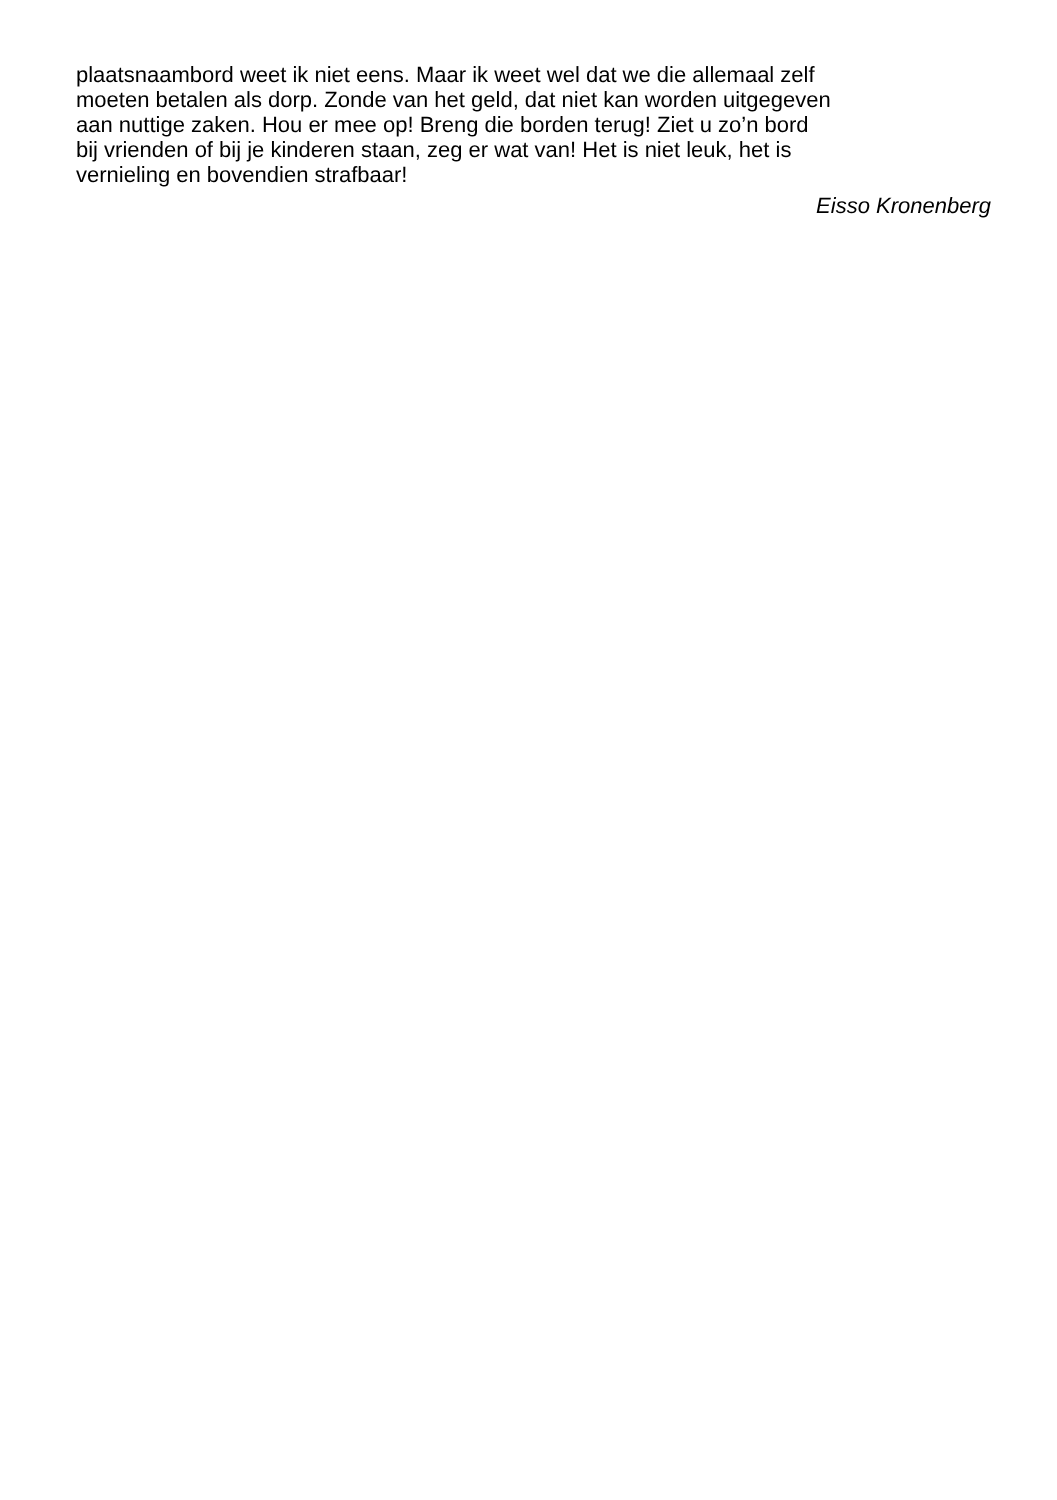plaatsnaambord weet ik niet eens. Maar ik weet wel dat we die allemaal zelf
moeten betalen als dorp. Zonde van het geld, dat niet kan worden uitgegeven
aan nuttige zaken. Hou er mee op! Breng die borden terug! Ziet u zo’n bord
bij vrienden of bij je kinderen staan, zeg er wat van! Het is niet leuk, het is
vernieling en bovendien strafbaar!
Eisso Kronenberg